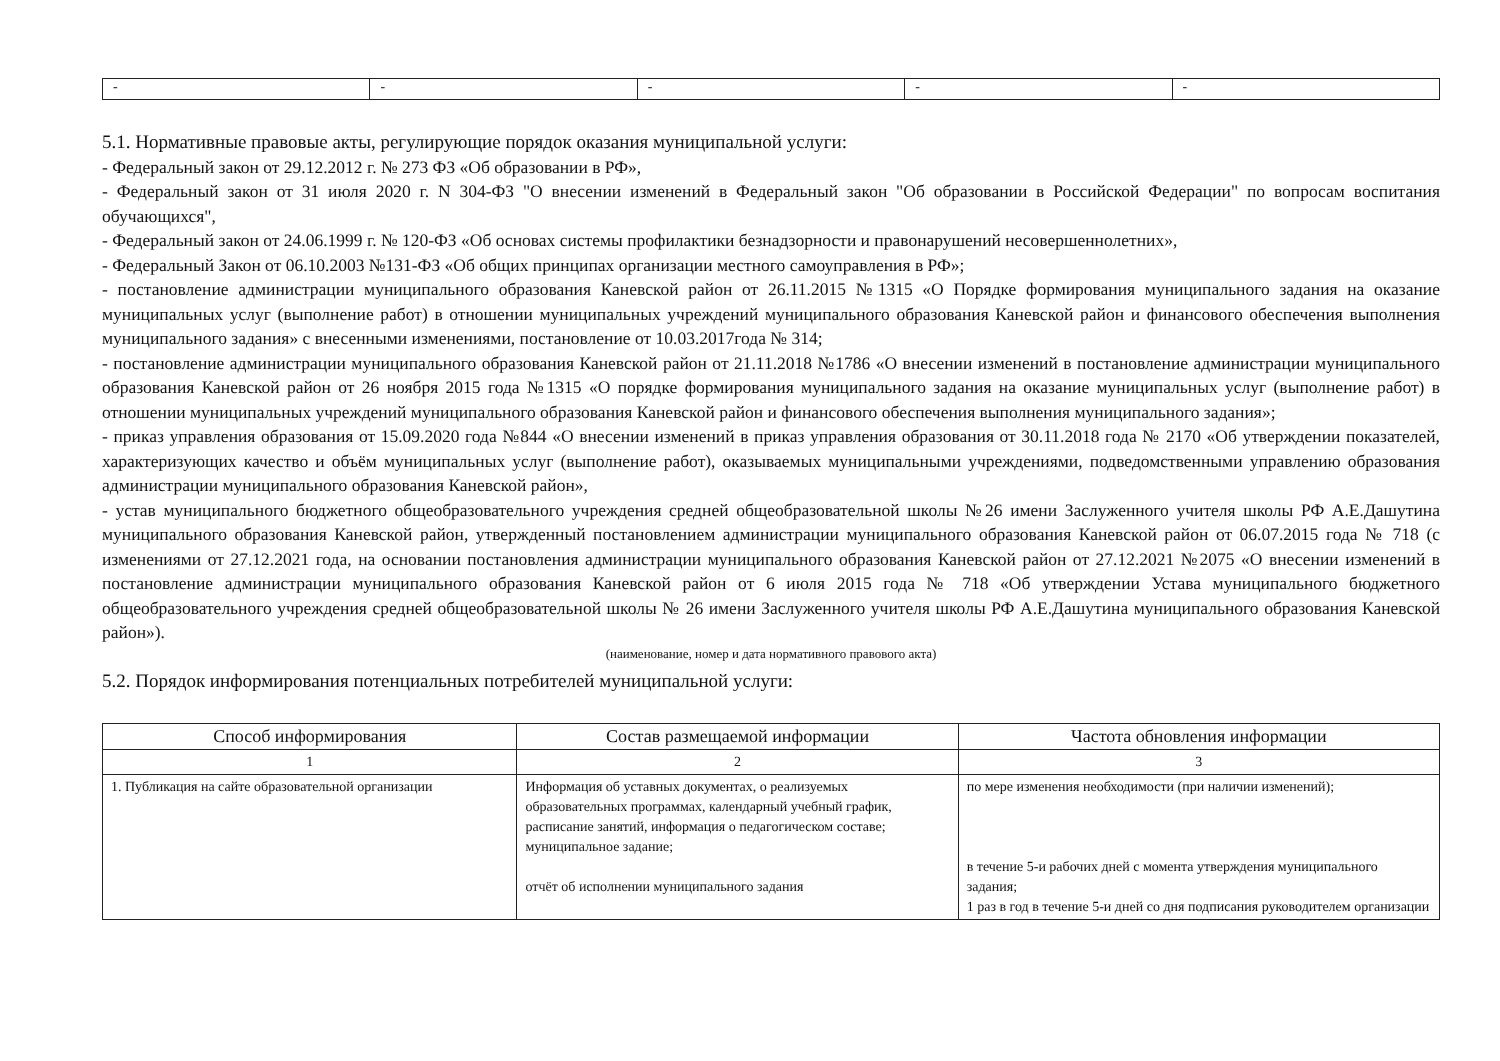| - | - | - | - | - |
5.1. Нормативные правовые акты, регулирующие порядок оказания муниципальной услуги:
- Федеральный закон от 29.12.2012 г. № 273 ФЗ «Об образовании в РФ»,
- Федеральный закон от 31 июля 2020 г. N 304-ФЗ "О внесении изменений в Федеральный закон "Об образовании в Российской Федерации" по вопросам воспитания обучающихся",
- Федеральный закон от 24.06.1999 г. № 120-ФЗ «Об основах системы профилактики безнадзорности и правонарушений несовершеннолетних»,
- Федеральный Закон от 06.10.2003 №131-ФЗ «Об общих принципах организации местного самоуправления в РФ»;
- постановление администрации муниципального образования Каневской район от 26.11.2015 №1315 «О Порядке формирования муниципального задания на оказание муниципальных услуг (выполнение работ) в отношении муниципальных учреждений муниципального образования Каневской район и финансового обеспечения выполнения муниципального задания» с внесенными изменениями, постановление от 10.03.2017года № 314;
- постановление администрации муниципального образования Каневской район от 21.11.2018 №1786 «О внесении изменений в постановление администрации муниципального образования Каневской район от 26 ноября 2015 года №1315 «О порядке формирования муниципального задания на оказание муниципальных услуг (выполнение работ) в отношении муниципальных учреждений муниципального образования Каневской район и финансового обеспечения выполнения муниципального задания»;
- приказ управления образования от 15.09.2020 года №844 «О внесении изменений в приказ управления образования от 30.11.2018 года № 2170 «Об утверждении показателей, характеризующих качество и объём муниципальных услуг (выполнение работ), оказываемых муниципальными учреждениями, подведомственными управлению образования администрации муниципального образования Каневской район»,
- устав муниципального бюджетного общеобразовательного учреждения средней общеобразовательной школы №26 имени Заслуженного учителя школы РФ А.Е.Дашутина муниципального образования Каневской район, утвержденный постановлением администрации муниципального образования Каневской район от 06.07.2015 года № 718 (с изменениями от 27.12.2021 года, на основании постановления администрации муниципального образования Каневской район от 27.12.2021 №2075 «О внесении изменений в постановление администрации муниципального образования Каневской район от 6 июля 2015 года № 718 «Об утверждении Устава муниципального бюджетного общеобразовательного учреждения средней общеобразовательной школы № 26 имени Заслуженного учителя школы РФ А.Е.Дашутина муниципального образования Каневской район»).
(наименование, номер и дата нормативного правового акта)
5.2. Порядок информирования потенциальных потребителей муниципальной услуги:
| Способ информирования | Состав размещаемой информации | Частота обновления информации |
| --- | --- | --- |
| 1 | 2 | 3 |
| 1. Публикация на сайте образовательной организации | Информация об уставных документах, о реализуемых образовательных программах, календарный учебный график, расписание занятий, информация о педагогическом составе; муниципальное задание; отчёт об исполнении муниципального задания | по мере изменения необходимости (при наличии изменений); в течение 5-и рабочих дней с момента утверждения муниципального задания; 1 раз в год в течение 5-и дней со дня подписания руководителем организации |